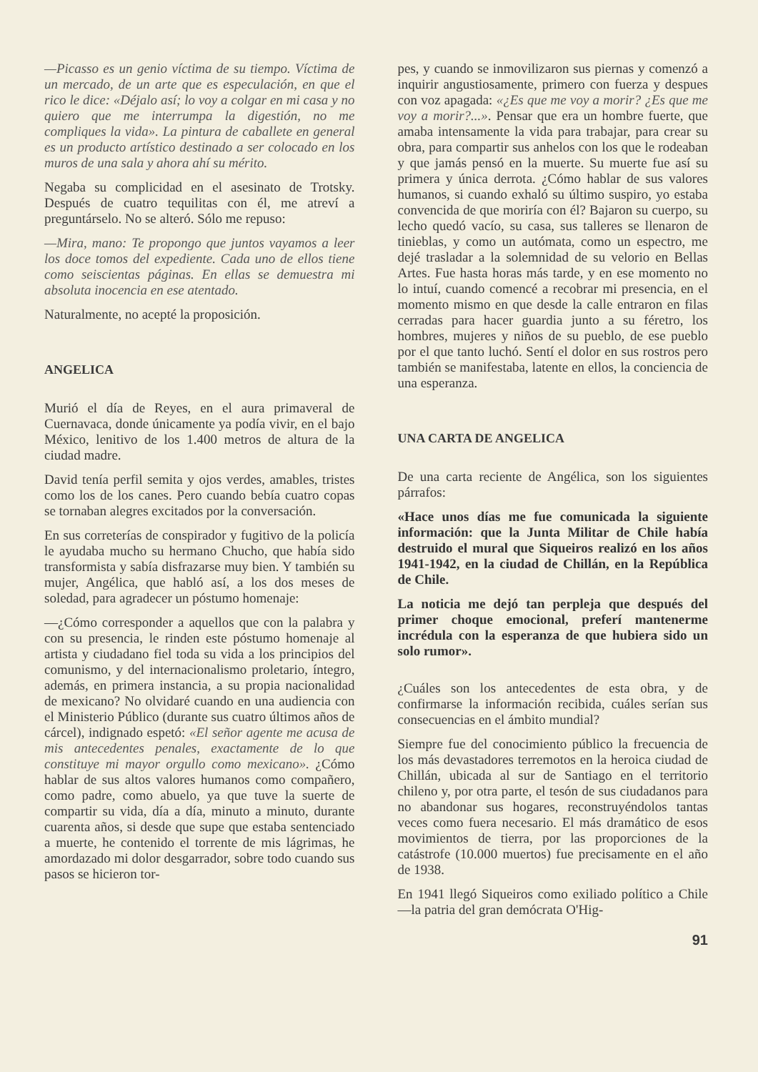—Picasso es un genio víctima de su tiempo. Víctima de un mercado, de un arte que es especulación, en que el rico le dice: «Déjalo así; lo voy a colgar en mi casa y no quiero que me interrumpa la digestión, no me compliques la vida». La pintura de caballete en general es un producto artístico destinado a ser colocado en los muros de una sala y ahora ahí su mérito.
Negaba su complicidad en el asesinato de Trotsky. Después de cuatro tequilitas con él, me atreví a preguntárselo. No se alteró. Sólo me repuso:
—Mira, mano: Te propongo que juntos vayamos a leer los doce tomos del expediente. Cada uno de ellos tiene como seiscientas páginas. En ellas se demuestra mi absoluta inocencia en ese atentado.
Naturalmente, no acepté la proposición.
ANGELICA
Murió el día de Reyes, en el aura primaveral de Cuernavaca, donde únicamente ya podía vivir, en el bajo México, lenitivo de los 1.400 metros de altura de la ciudad madre.
David tenía perfil semita y ojos verdes, amables, tristes como los de los canes. Pero cuando bebía cuatro copas se tornaban alegres excitados por la conversación.
En sus correterías de conspirador y fugitivo de la policía le ayudaba mucho su hermano Chucho, que había sido transformista y sabía disfrazarse muy bien. Y también su mujer, Angélica, que habló así, a los dos meses de soledad, para agradecer un póstumo homenaje:
—¿Cómo corresponder a aquellos que con la palabra y con su presencia, le rinden este póstumo homenaje al artista y ciudadano fiel toda su vida a los principios del comunismo, y del internacionalismo proletario, íntegro, además, en primera instancia, a su propia nacionalidad de mexicano? No olvidaré cuando en una audiencia con el Ministerio Público (durante sus cuatro últimos años de cárcel), indignado espetó: «El señor agente me acusa de mis antecedentes penales, exactamente de lo que constituye mi mayor orgullo como mexicano». ¿Cómo hablar de sus altos valores humanos como compañero, como padre, como abuelo, ya que tuve la suerte de compartir su vida, día a día, minuto a minuto, durante cuarenta años, si desde que supe que estaba sentenciado a muerte, he contenido el torrente de mis lágrimas, he amordazado mi dolor desgarrador, sobre todo cuando sus pasos se hicieron tor-
pes, y cuando se inmovilizaron sus piernas y comenzó a inquirir angustiosamente, primero con fuerza y despues con voz apagada: «¿Es que me voy a morir? ¿Es que me voy a morir?...». Pensar que era un hombre fuerte, que amaba intensamente la vida para trabajar, para crear su obra, para compartir sus anhelos con los que le rodeaban y que jamás pensó en la muerte. Su muerte fue así su primera y única derrota. ¿Cómo hablar de sus valores humanos, si cuando exhaló su último suspiro, yo estaba convencida de que moriría con él? Bajaron su cuerpo, su lecho quedó vacío, su casa, sus talleres se llenaron de tinieblas, y como un autómata, como un espectro, me dejé trasladar a la solemnidad de su velorio en Bellas Artes. Fue hasta horas más tarde, y en ese momento no lo intuí, cuando comencé a recobrar mi presencia, en el momento mismo en que desde la calle entraron en filas cerradas para hacer guardia junto a su féretro, los hombres, mujeres y niños de su pueblo, de ese pueblo por el que tanto luchó. Sentí el dolor en sus rostros pero también se manifestaba, latente en ellos, la conciencia de una esperanza.
UNA CARTA DE ANGELICA
De una carta reciente de Angélica, son los siguientes párrafos:
«Hace unos días me fue comunicada la siguiente información: que la Junta Militar de Chile había destruido el mural que Siqueiros realizó en los años 1941-1942, en la ciudad de Chillán, en la República de Chile.
La noticia me dejó tan perpleja que después del primer choque emocional, preferí mantenerme incrédula con la esperanza de que hubiera sido un solo rumor».
¿Cuáles son los antecedentes de esta obra, y de confirmarse la información recibida, cuáles serían sus consecuencias en el ámbito mundial?
Siempre fue del conocimiento público la frecuencia de los más devastadores terremotos en la heroica ciudad de Chillán, ubicada al sur de Santiago en el territorio chileno y, por otra parte, el tesón de sus ciudadanos para no abandonar sus hogares, reconstruyéndolos tantas veces como fuera necesario. El más dramático de esos movimientos de tierra, por las proporciones de la catástrofe (10.000 muertos) fue precisamente en el año de 1938.
En 1941 llegó Siqueiros como exiliado político a Chile —la patria del gran demócrata O'Hig-
91